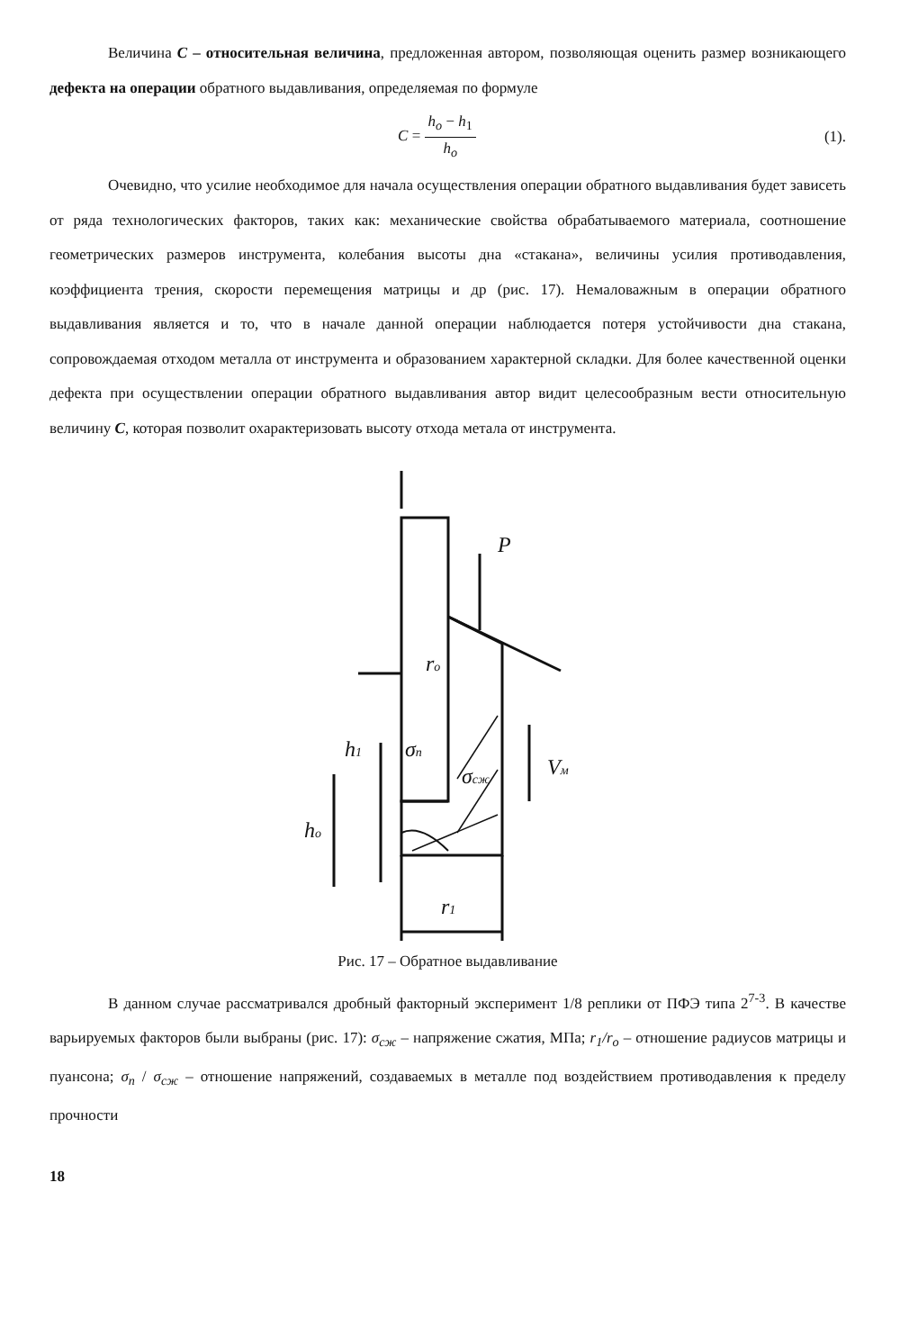Величина C – относительная величина, предложенная автором, позволяющая оценить размер возникающего дефекта на операции обратного выдавливания, определяемая по формуле
C = h<sub>o</sub> − h<sub>1</sub> h<sub>o</sub>
(1).
Очевидно, что усилие необходимое для начала осуществления операции обратного выдавливания будет зависеть от ряда технологических факторов, таких как: механические свойства обрабатываемого материала, соотношение геометрических размеров инструмента, колебания высоты дна «стакана», величины усилия противодавления, коэффициента трения, скорости перемещения матрицы и др (рис. 17). Немаловажным в операции обратного выдавливания является и то, что в начале данной операции наблюдается потеря устойчивости дна стакана, сопровождаемая отходом металла от инструмента и образованием характерной складки. Для более качественной оценки дефекта при осуществлении операции обратного выдавливания автор видит целесообразным вести относительную величину C, которая позволит охарактеризовать высоту отхода метала от инструмента.
P
ro
h1
σп
σсж
Vм
ho
r1
Рис. 17 – Обратное выдавливание
В данном случае рассматривался дробный факторный эксперимент 1/8 реплики от ПФЭ типа 2<sup>7-3</sup>. В качестве варьируемых факторов были выбраны (рис. 17): σ<sub>сж</sub> – напряжение сжатия, МПа; r<sub>1</sub>/r<sub>o</sub> – отношение радиусов матрицы и пуансона; σ<sub>п</sub> / σ<sub>сж</sub> – отношение напряжений, создаваемых в металле под воздействием противодавления к пределу прочности
18